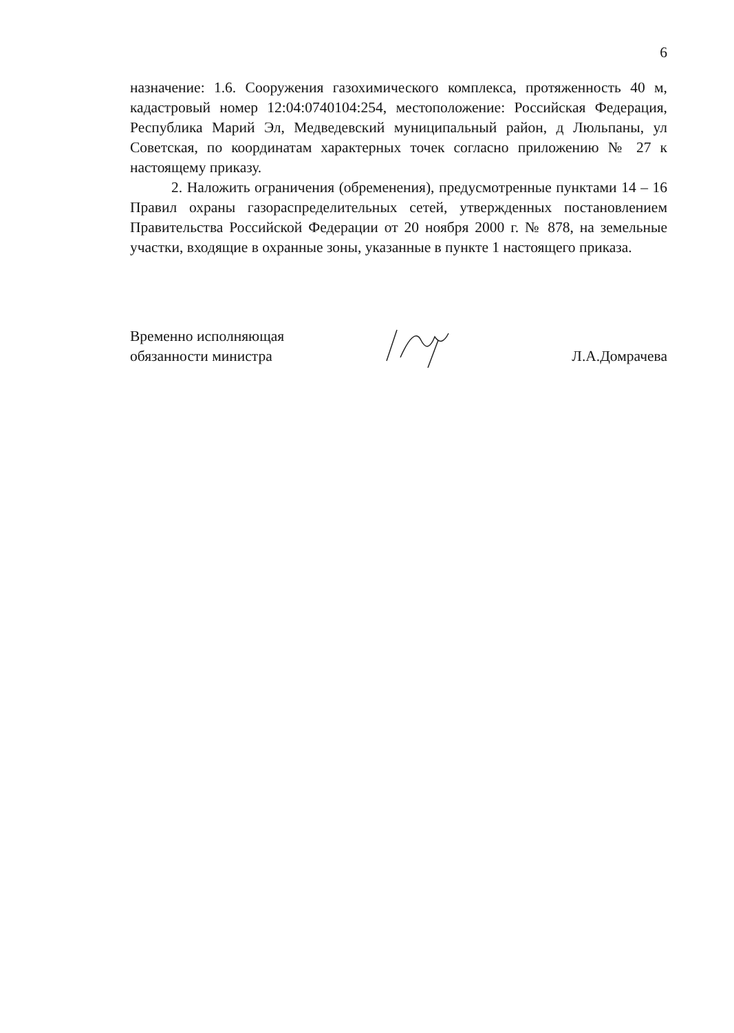6
назначение: 1.6. Сооружения газохимического комплекса, протяженность 40 м, кадастровый номер 12:04:0740104:254, местоположение: Российская Федерация, Республика Марий Эл, Медведевский муниципальный район, д Люльпаны, ул Советская, по координатам характерных точек согласно приложению № 27 к настоящему приказу.
2. Наложить ограничения (обременения), предусмотренные пунктами 14 – 16 Правил охраны газораспределительных сетей, утвержденных постановлением Правительства Российской Федерации от 20 ноября 2000 г. № 878, на земельные участки, входящие в охранные зоны, указанные в пункте 1 настоящего приказа.
Временно исполняющая
обязанности министра
Л.А.Домрачева